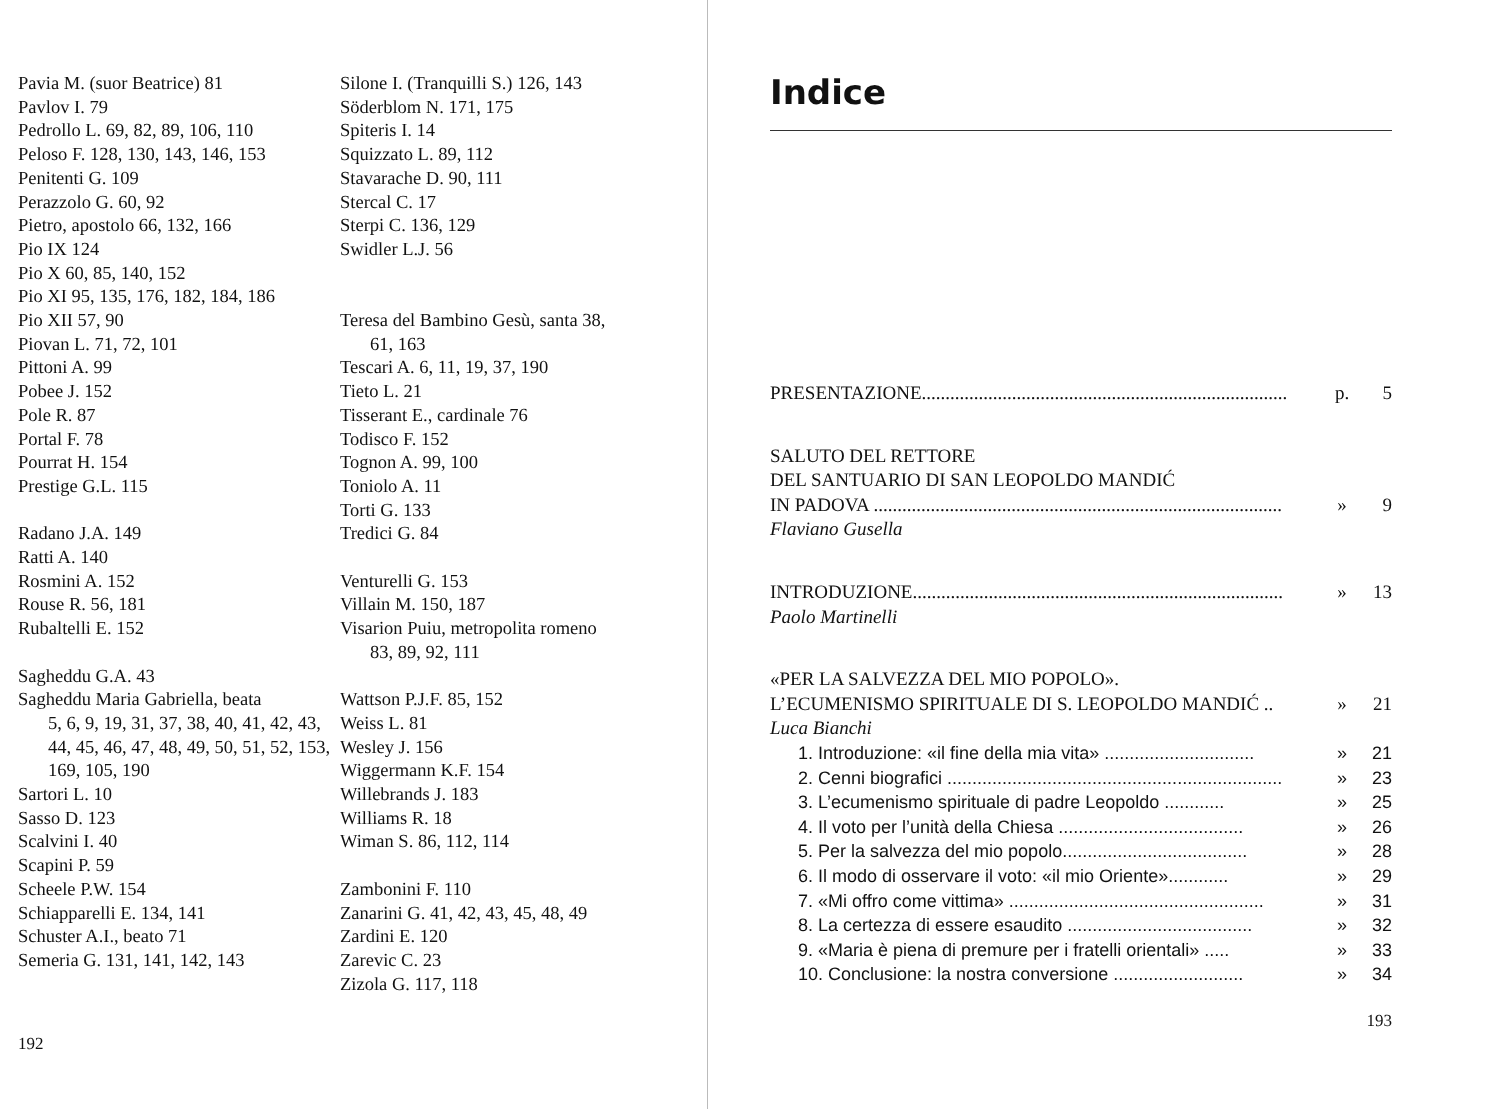Pavia M. (suor Beatrice) 81
Pavlov I. 79
Pedrollo L. 69, 82, 89, 106, 110
Peloso F. 128, 130, 143, 146, 153
Penitenti G. 109
Perazzolo G. 60, 92
Pietro, apostolo 66, 132, 166
Pio IX 124
Pio X 60, 85, 140, 152
Pio XI 95, 135, 176, 182, 184, 186
Pio XII 57, 90
Piovan L. 71, 72, 101
Pittoni A. 99
Pobee J. 152
Pole R. 87
Portal F. 78
Pourrat H. 154
Prestige G.L. 115
Radano J.A. 149
Ratti A. 140
Rosmini A. 152
Rouse R. 56, 181
Rubaltelli E. 152
Sagheddu G.A. 43
Sagheddu Maria Gabriella, beata
5, 6, 9, 19, 31, 37, 38, 40, 41, 42, 43, 44, 45, 46, 47, 48, 49, 50, 51, 52, 153, 169, 105, 190
Sartori L. 10
Sasso D. 123
Scalvini I. 40
Scapini P. 59
Scheele P.W. 154
Schiapparelli E. 134, 141
Schuster A.I., beato 71
Semeria G. 131, 141, 142, 143
Silone I. (Tranquilli S.) 126, 143
Söderblom N. 171, 175
Spiteris I. 14
Squizzato L. 89, 112
Stavarache D. 90, 111
Stercal C. 17
Sterpi C. 136, 129
Swidler L.J. 56
Teresa del Bambino Gesù, santa 38,
61, 163
Tescari A. 6, 11, 19, 37, 190
Tieto L. 21
Tisserant E., cardinale 76
Todisco F. 152
Tognon A. 99, 100
Toniolo A. 11
Torti G. 133
Tredici G. 84
Venturelli G. 153
Villain M. 150, 187
Visarion Puiu, metropolita romeno
83, 89, 92, 111
Wattson P.J.F. 85, 152
Weiss L. 81
Wesley J. 156
Wiggermann K.F. 154
Willebrands J. 183
Williams R. 18
Wiman S. 86, 112, 114
Zambonini F. 110
Zanarini G. 41, 42, 43, 45, 48, 49
Zardini E. 120
Zarevic C. 23
Zizola G. 117, 118
192
Indice
PRESENTAZIONE............................................................................. p. 5
SALUTO DEL RETTORE
DEL SANTUARIO DI SAN LEOPOLDO MANDIĆ
IN PADOVA ...................................................................................... » 9
Flaviano Gusella
INTRODUZIONE.............................................................................. » 13
Paolo Martinelli
«PER LA SALVEZZA DEL MIO POPOLO».
L’ECUMENISMO SPIRITUALE DI S. LEOPOLDO MANDIĆ .. » 21
Luca Bianchi
1. Introduzione: «il fine della mia vita» .............................. » 21
2. Cenni biografici ................................................................... » 23
3. L’ecumenismo spirituale di padre Leopoldo ............ » 25
4. Il voto per l’unità della Chiesa ..................................... » 26
5. Per la salvezza del mio popolo..................................... » 28
6. Il modo di osservare il voto: «il mio Oriente»............ » 29
7. «Mi offro come vittima» ................................................... » 31
8. La certezza di essere esaudito ..................................... » 32
9. «Maria è piena di premure per i fratelli orientali» ..... » 33
10. Conclusione: la nostra conversione .......................... » 34
193